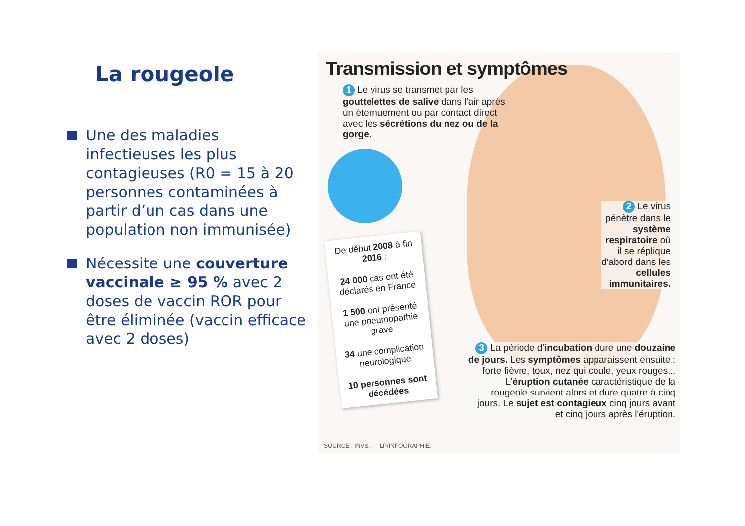La rougeole
Une des maladies infectieuses les plus contagieuses (R0 = 15 à 20 personnes contaminées à partir d’un cas dans une population non immunisée)
Nécessite une couverture vaccinale ≥ 95 % avec 2 doses de vaccin ROR pour être éliminée (vaccin efficace avec 2 doses)
Transmission et symptômes
1 Le virus se transmet par les gouttelettes de salive dans l'air après un éternuement ou par contact direct avec les sécrétions du nez ou de la gorge.
De début 2008 à fin 2016 :
24 000 cas ont été déclarés en France
1 500 ont présenté une pneumopathie grave
34 une complication neurologique
10 personnes sont décédées
2 Le virus pénètre dans le système respiratoire où il se réplique d'abord dans les cellules immunitaires.
3 La période d'incubation dure une douzaine de jours. Les symptômes apparaissent ensuite : forte fièvre, toux, nez qui coule, yeux rouges... L'éruption cutanée caractéristique de la rougeole survient alors et dure quatre à cinq jours. Le sujet est contagieux cinq jours avant et cinq jours après l'éruption.
SOURCE : INVS. LP/INFOGRAPHIE.